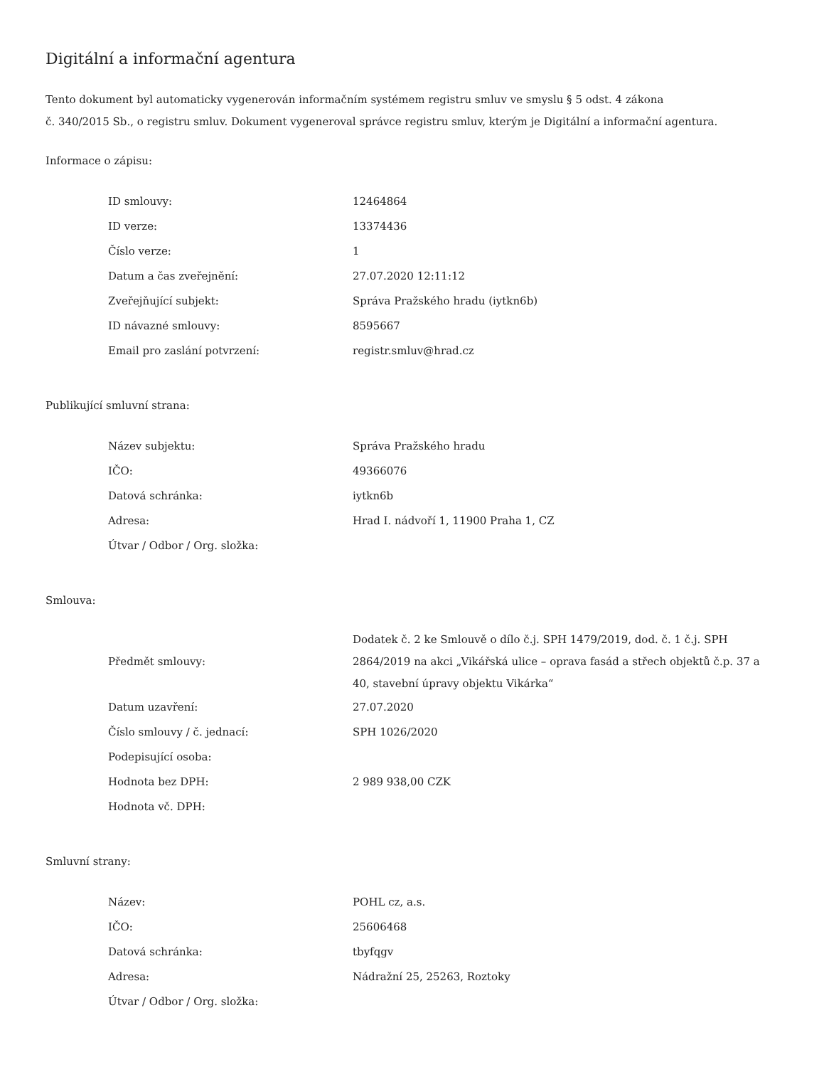Digitální a informační agentura
Tento dokument byl automaticky vygenerován informačním systémem registru smluv ve smyslu § 5 odst. 4 zákona
č. 340/2015 Sb., o registru smluv. Dokument vygeneroval správce registru smluv, kterým je Digitální a informační agentura.
Informace o zápisu:
| ID smlouvy: | 12464864 |
| ID verze: | 13374436 |
| Číslo verze: | 1 |
| Datum a čas zveřejnění: | 27.07.2020 12:11:12 |
| Zveřejňující subjekt: | Správa Pražského hradu (iytkn6b) |
| ID návazné smlouvy: | 8595667 |
| Email pro zaslání potvrzení: | registr.smluv@hrad.cz |
Publikující smluvní strana:
| Název subjektu: | Správa Pražského hradu |
| IČO: | 49366076 |
| Datová schránka: | iytkn6b |
| Adresa: | Hrad I. nádvoří 1, 11900 Praha 1, CZ |
| Útvar / Odbor / Org. složka: | |
Smlouva:
| Předmět smlouvy: | Dodatek č. 2 ke Smlouvě o dílo č.j. SPH 1479/2019, dod. č. 1 č.j. SPH 2864/2019 na akci „Vikářská ulice – oprava fasád a střech objektů č.p. 37 a 40, stavební úpravy objektu Vikárka“ |
| Datum uzavření: | 27.07.2020 |
| Číslo smlouvy / č. jednací: | SPH 1026/2020 |
| Podepisující osoba: | |
| Hodnota bez DPH: | 2 989 938,00 CZK |
| Hodnota vč. DPH: | |
Smluvní strany:
| Název: | POHL cz, a.s. |
| IČO: | 25606468 |
| Datová schránka: | tbyfqgv |
| Adresa: | Nádražní 25, 25263, Roztoky |
| Útvar / Odbor / Org. složka: | |